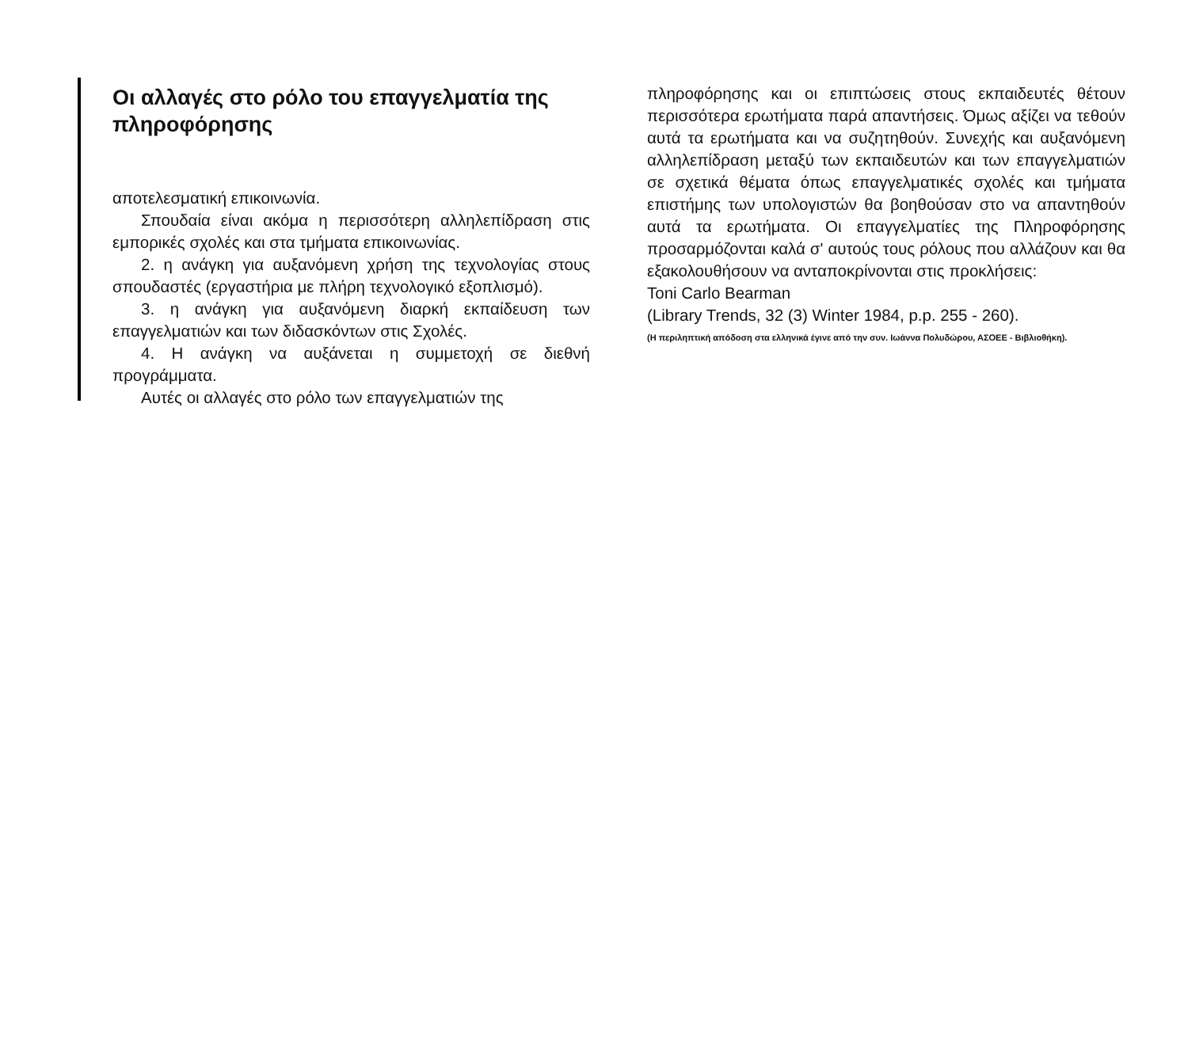Οι αλλαγές στο ρόλο του επαγγελματία της πληροφόρησης
αποτελεσματική επικοινωνία.
Σπουδαία είναι ακόμα η περισσότερη αλληλεπίδραση στις εμπορικές σχολές και στα τμήματα επικοινωνίας.
2. η ανάγκη για αυξανόμενη χρήση της τεχνολογίας στους σπουδαστές (εργαστήρια με πλήρη τεχνολογικό εξοπλισμό).
3. η ανάγκη για αυξανόμενη διαρκή εκπαίδευση των επαγγελματιών και των διδασκόντων στις Σχολές.
4. Η ανάγκη να αυξάνεται η συμμετοχή σε διεθνή προγράμματα.
Αυτές οι αλλαγές στο ρόλο των επαγγελματιών της
πληροφόρησης και οι επιπτώσεις στους εκπαιδευτές θέτουν περισσότερα ερωτήματα παρά απαντήσεις. Όμως αξίζει να τεθούν αυτά τα ερωτήματα και να συζητηθούν. Συνεχής και αυξανόμενη αλληλεπίδραση μεταξύ των εκπαιδευτών και των επαγγελματιών σε σχετικά θέματα όπως επαγγελματικές σχολές και τμήματα επιστήμης των υπολογιστών θα βοηθούσαν στο να απαντηθούν αυτά τα ερωτήματα. Οι επαγγελματίες της Πληροφόρησης προσαρμόζονται καλά σ' αυτούς τους ρόλους που αλλάζουν και θα εξακολουθήσουν να ανταποκρίνονται στις προκλήσεις:
Toni Carlo Bearman
(Library Trends, 32 (3) Winter 1984, p.p. 255 - 260).
(Η περιληπτική απόδοση στα ελληνικά έγινε από την συν. Ιωάννα Πολυδώρου, ΑΣΟΕΕ - Βιβλιοθήκη).